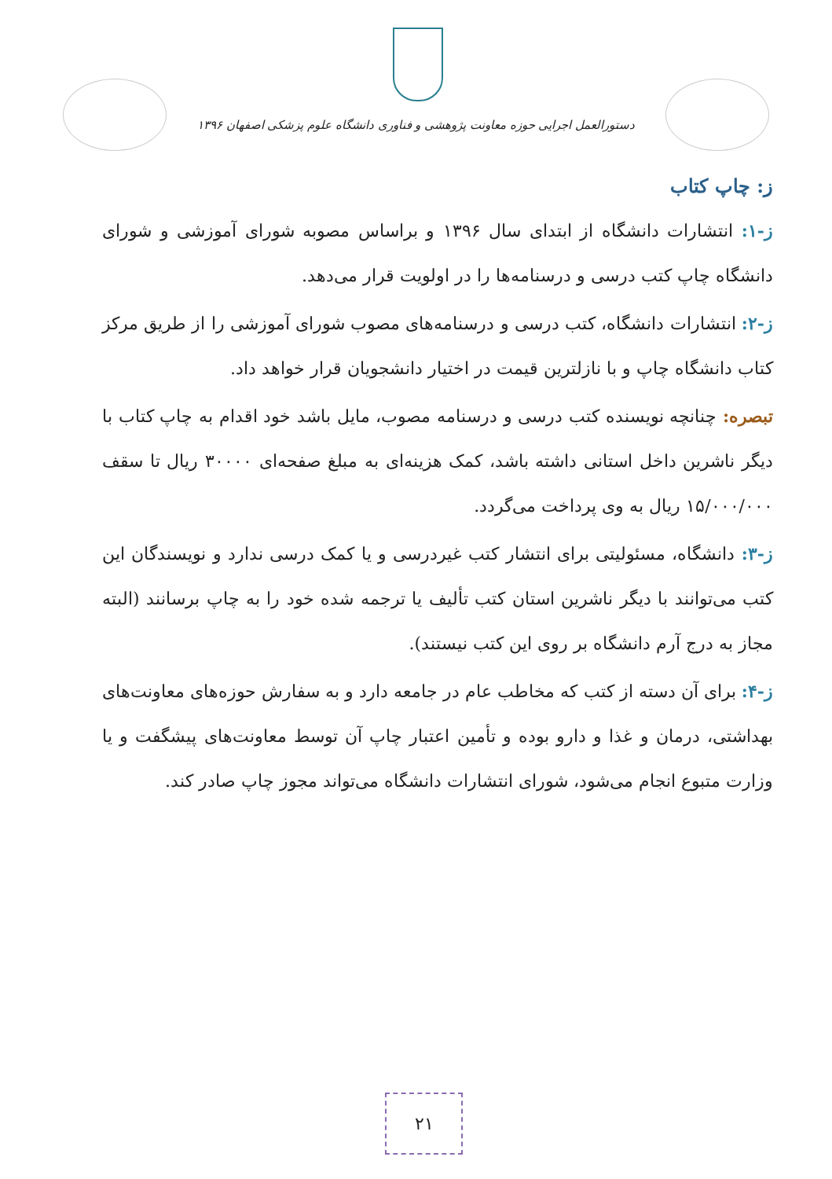دستورالعمل اجرایی حوزه معاونت پژوهشی و فناوری دانشگاه علوم پزشکی اصفهان ۱۳۹۶
ز: چاپ کتاب
ز-۱: انتشارات دانشگاه از ابتدای سال ۱۳۹۶ و براساس مصوبه شورای آموزشی و شورای دانشگاه چاپ کتب درسی و درسنامه‌ها را در اولویت قرار می‌دهد.
ز-۲: انتشارات دانشگاه، کتب درسی و درسنامه‌های مصوب شورای آموزشی را از طریق مرکز کتاب دانشگاه چاپ و با نازلترین قیمت در اختیار دانشجویان قرار خواهد داد.
تبصره: چنانچه نویسنده کتب درسی و درسنامه مصوب، مایل باشد خود اقدام به چاپ کتاب با دیگر ناشرین داخل استانی داشته باشد، کمک هزینه‌ای به مبلغ صفحه‌ای ۳۰۰۰۰ ریال تا سقف ۱۵/۰۰۰/۰۰۰ ریال به وی پرداخت می‌گردد.
ز-۳: دانشگاه، مسئولیتی برای انتشار کتب غیردرسی و یا کمک درسی ندارد و نویسندگان این کتب می‌توانند با دیگر ناشرین استان کتب تألیف یا ترجمه شده خود را به چاپ برسانند (البته مجاز به درج آرم دانشگاه بر روی این کتب نیستند).
ز-۴: برای آن دسته از کتب که مخاطب عام در جامعه دارد و به سفارش حوزه‌های معاونت‌های بهداشتی، درمان و غذا و دارو بوده و تأمین اعتبار چاپ آن توسط معاونت‌های پیشگفت و یا وزارت متبوع انجام می‌شود، شورای انتشارات دانشگاه می‌تواند مجوز چاپ صادر کند.
۲۱